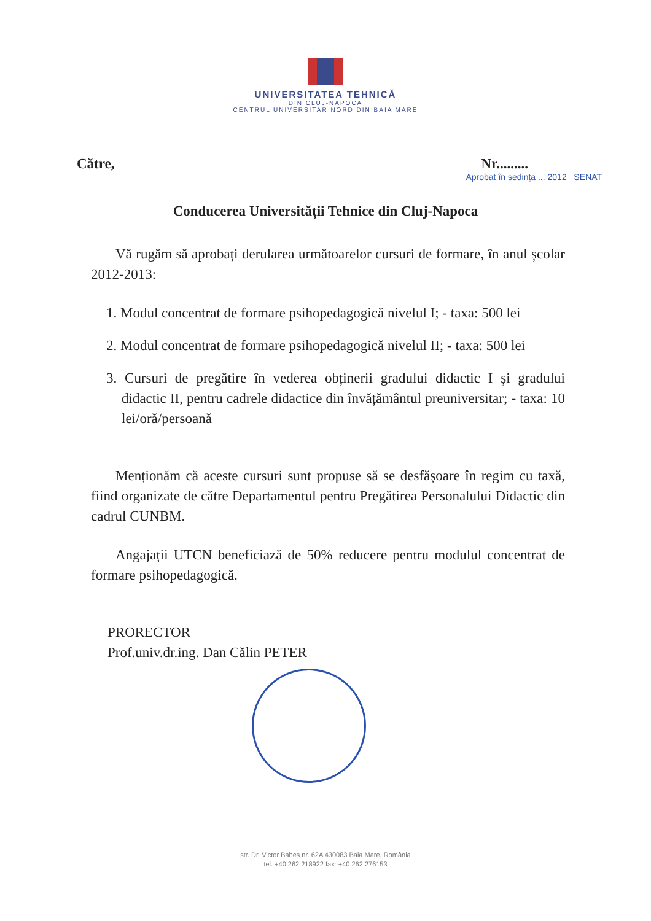UNIVERSITATEA TEHNICĂ
DIN CLUJ-NAPOCA
CENTRUL UNIVERSITAR NORD DIN BAIA MARE
Către, Nr.........
Aprobat în ședința ... 2012 SENAT
Conducerea Universității Tehnice din Cluj-Napoca
Vă rugăm să aprobați derularea următoarelor cursuri de formare, în anul școlar 2012-2013:
1. Modul concentrat de formare psihopedagogică nivelul I; - taxa: 500 lei
2. Modul concentrat de formare psihopedagogică nivelul II; - taxa: 500 lei
3. Cursuri de pregătire în vederea obținerii gradului didactic I și gradului didactic II, pentru cadrele didactice din învățământul preuniversitar; - taxa: 10 lei/oră/persoană
Menționăm că aceste cursuri sunt propuse să se desfășoare în regim cu taxă, fiind organizate de către Departamentul pentru Pregătirea Personalului Didactic din cadrul CUNBM.
Angajații UTCN beneficiază de 50% reducere pentru modulul concentrat de formare psihopedagogică.
PRORECTOR
Prof.univ.dr.ing. Dan Călin PETER
str. Dr. Victor Babeș nr. 62A 430083 Baia Mare, România
tel. +40 262 218922 fax: +40 262 276153